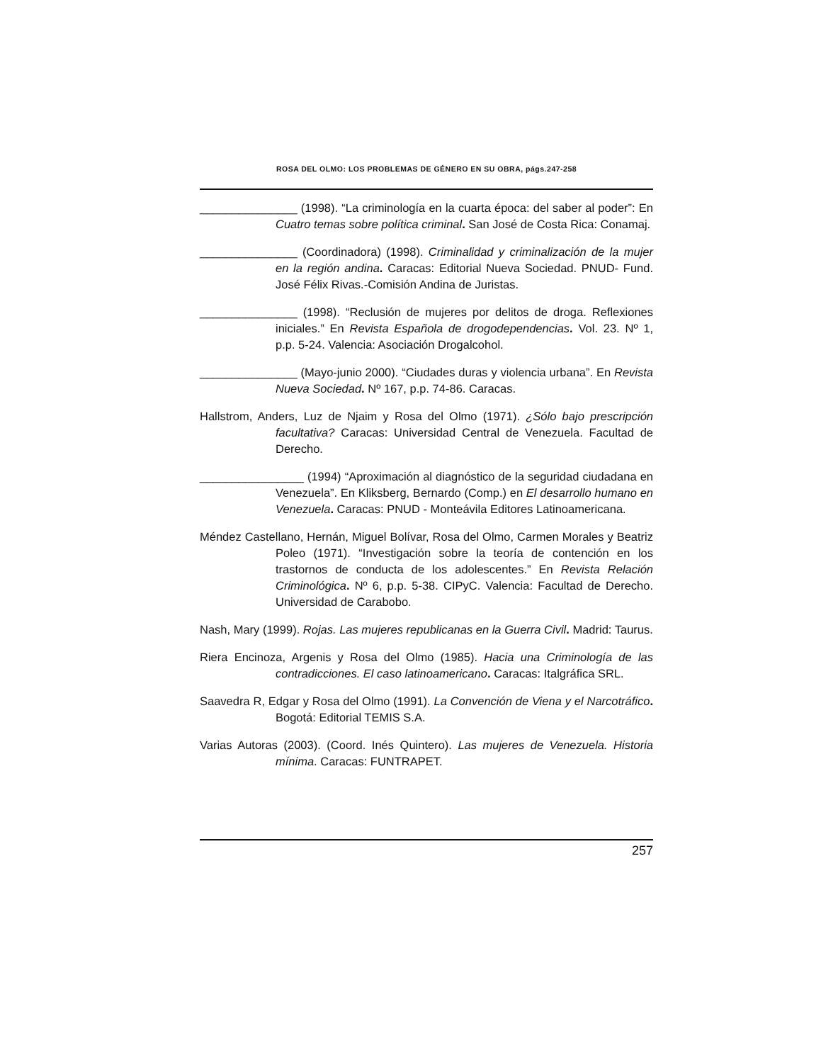ROSA DEL OLMO: LOS PROBLEMAS DE GÉNERO EN SU OBRA, págs.247-258
_______________ (1998). “La criminología en la cuarta época: del saber al poder”: En Cuatro temas sobre política criminal. San José de Costa Rica: Conamaj.
_______________ (Coordinadora) (1998). Criminalidad y criminalización de la mujer en la región andina. Caracas: Editorial Nueva Sociedad. PNUD- Fund. José Félix Rivas.-Comisión Andina de Juristas.
_______________ (1998). “Reclusión de mujeres por delitos de droga. Reflexiones iniciales.” En Revista Española de drogodependencias. Vol. 23. Nº 1, p.p. 5-24. Valencia: Asociación Drogalcohol.
_______________ (Mayo-junio 2000). “Ciudades duras y violencia urbana”. En Revista Nueva Sociedad. Nº 167, p.p. 74-86. Caracas.
Hallstrom, Anders, Luz de Njaim y Rosa del Olmo (1971). ¿Sólo bajo prescripción facultativa? Caracas: Universidad Central de Venezuela. Facultad de Derecho.
________________ (1994) “Aproximación al diagnóstico de la seguridad ciudadana en Venezuela”. En Kliksberg, Bernardo (Comp.) en El desarrollo humano en Venezuela. Caracas: PNUD - Monteávila Editores Latinoamericana.
Méndez Castellano, Hernán, Miguel Bolívar, Rosa del Olmo, Carmen Morales y Beatriz Poleo (1971). “Investigación sobre la teoría de contención en los trastornos de conducta de los adolescentes.” En Revista Relación Criminológica. Nº 6, p.p. 5-38. CIPyC. Valencia: Facultad de Derecho. Universidad de Carabobo.
Nash, Mary (1999). Rojas. Las mujeres republicanas en la Guerra Civil. Madrid: Taurus.
Riera Encinoza, Argenis y Rosa del Olmo (1985). Hacia una Criminología de las contradicciones. El caso latinoamericano. Caracas: Italgráfica SRL.
Saavedra R, Edgar y Rosa del Olmo (1991). La Convención de Viena y el Narcotráfico. Bogotá: Editorial TEMIS S.A.
Varias Autoras (2003). (Coord. Inés Quintero). Las mujeres de Venezuela. Historia mínima. Caracas: FUNTRAPET.
257